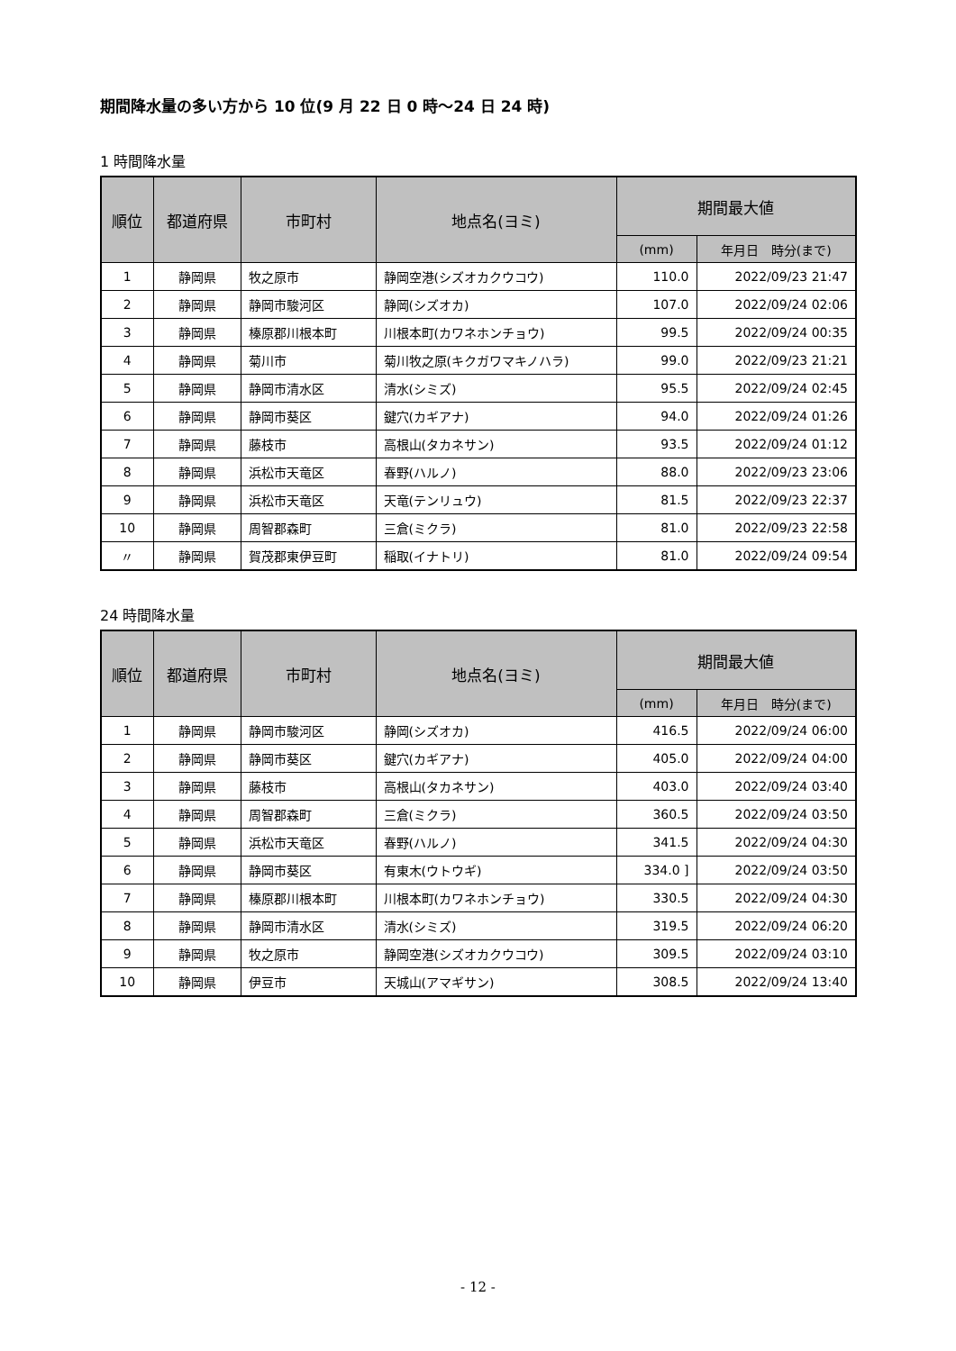期間降水量の多い方から 10 位(9 月 22 日 0 時～24 日 24 時)
1 時間降水量
| 順位 | 都道府県 | 市町村 | 地点名(ヨミ) | 期間最大値 | |
| --- | --- | --- | --- | --- | --- |
| | | | | (mm) | 年月日 時分(まで) |
| 1 | 静岡県 | 牧之原市 | 静岡空港(シズオカクウコウ) | 110.0 | 2022/09/23 21:47 |
| 2 | 静岡県 | 静岡市駿河区 | 静岡(シズオカ) | 107.0 | 2022/09/24 02:06 |
| 3 | 静岡県 | 榛原郡川根本町 | 川根本町(カワネホンチョウ) | 99.5 | 2022/09/24 00:35 |
| 4 | 静岡県 | 菊川市 | 菊川牧之原(キクガワマキノハラ) | 99.0 | 2022/09/23 21:21 |
| 5 | 静岡県 | 静岡市清水区 | 清水(シミズ) | 95.5 | 2022/09/24 02:45 |
| 6 | 静岡県 | 静岡市葵区 | 鍵穴(カギアナ) | 94.0 | 2022/09/24 01:26 |
| 7 | 静岡県 | 藤枝市 | 高根山(タカネサン) | 93.5 | 2022/09/24 01:12 |
| 8 | 静岡県 | 浜松市天竜区 | 春野(ハルノ) | 88.0 | 2022/09/23 23:06 |
| 9 | 静岡県 | 浜松市天竜区 | 天竜(テンリュウ) | 81.5 | 2022/09/23 22:37 |
| 10 | 静岡県 | 周智郡森町 | 三倉(ミクラ) | 81.0 | 2022/09/23 22:58 |
| 〃 | 静岡県 | 賀茂郡東伊豆町 | 稲取(イナトリ) | 81.0 | 2022/09/24 09:54 |
24 時間降水量
| 順位 | 都道府県 | 市町村 | 地点名(ヨミ) | 期間最大値 | |
| --- | --- | --- | --- | --- | --- |
| | | | | (mm) | 年月日 時分(まで) |
| 1 | 静岡県 | 静岡市駿河区 | 静岡(シズオカ) | 416.5 | 2022/09/24 06:00 |
| 2 | 静岡県 | 静岡市葵区 | 鍵穴(カギアナ) | 405.0 | 2022/09/24 04:00 |
| 3 | 静岡県 | 藤枝市 | 高根山(タカネサン) | 403.0 | 2022/09/24 03:40 |
| 4 | 静岡県 | 周智郡森町 | 三倉(ミクラ) | 360.5 | 2022/09/24 03:50 |
| 5 | 静岡県 | 浜松市天竜区 | 春野(ハルノ) | 341.5 | 2022/09/24 04:30 |
| 6 | 静岡県 | 静岡市葵区 | 有東木(ウトウギ) | 334.0 ] | 2022/09/24 03:50 |
| 7 | 静岡県 | 榛原郡川根本町 | 川根本町(カワネホンチョウ) | 330.5 | 2022/09/24 04:30 |
| 8 | 静岡県 | 静岡市清水区 | 清水(シミズ) | 319.5 | 2022/09/24 06:20 |
| 9 | 静岡県 | 牧之原市 | 静岡空港(シズオカクウコウ) | 309.5 | 2022/09/24 03:10 |
| 10 | 静岡県 | 伊豆市 | 天城山(アマギサン) | 308.5 | 2022/09/24 13:40 |
- 12 -